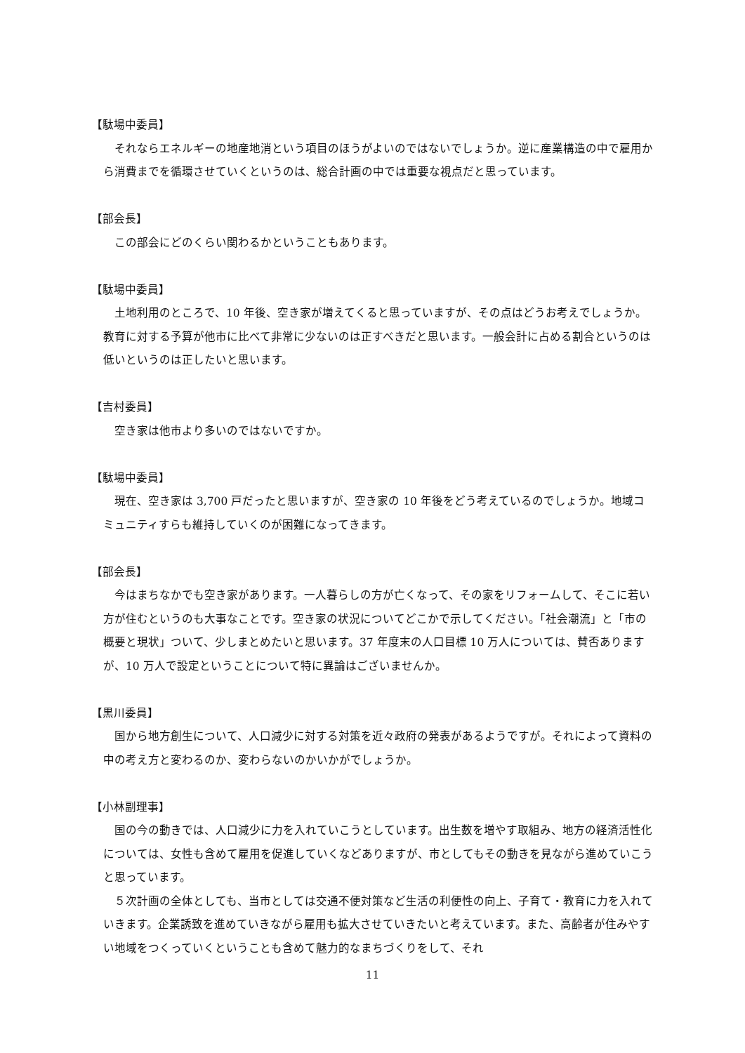【駄場中委員】
それならエネルギーの地産地消という項目のほうがよいのではないでしょうか。逆に産業構造の中で雇用から消費までを循環させていくというのは、総合計画の中では重要な視点だと思っています。
【部会長】
この部会にどのくらい関わるかということもあります。
【駄場中委員】
土地利用のところで、10 年後、空き家が増えてくると思っていますが、その点はどうお考えでしょうか。教育に対する予算が他市に比べて非常に少ないのは正すべきだと思います。一般会計に占める割合というのは低いというのは正したいと思います。
【吉村委員】
空き家は他市より多いのではないですか。
【駄場中委員】
現在、空き家は 3,700 戸だったと思いますが、空き家の 10 年後をどう考えているのでしょうか。地域コミュニティすらも維持していくのが困難になってきます。
【部会長】
今はまちなかでも空き家があります。一人暮らしの方が亡くなって、その家をリフォームして、そこに若い方が住むというのも大事なことです。空き家の状況についてどこかで示してください。「社会潮流」と「市の概要と現状」ついて、少しまとめたいと思います。37 年度末の人口目標 10 万人については、賛否ありますが、10 万人で設定ということについて特に異論はございませんか。
【黒川委員】
国から地方創生について、人口減少に対する対策を近々政府の発表があるようですが。それによって資料の中の考え方と変わるのか、変わらないのかいかがでしょうか。
【小林副理事】
国の今の動きでは、人口減少に力を入れていこうとしています。出生数を増やす取組み、地方の経済活性化については、女性も含めて雇用を促進していくなどありますが、市としてもその動きを見ながら進めていこうと思っています。
５次計画の全体としても、当市としては交通不便対策など生活の利便性の向上、子育て・教育に力を入れていきます。企業誘致を進めていきながら雇用も拡大させていきたいと考えています。また、高齢者が住みやすい地域をつくっていくということも含めて魅力的なまちづくりをして、それ
11